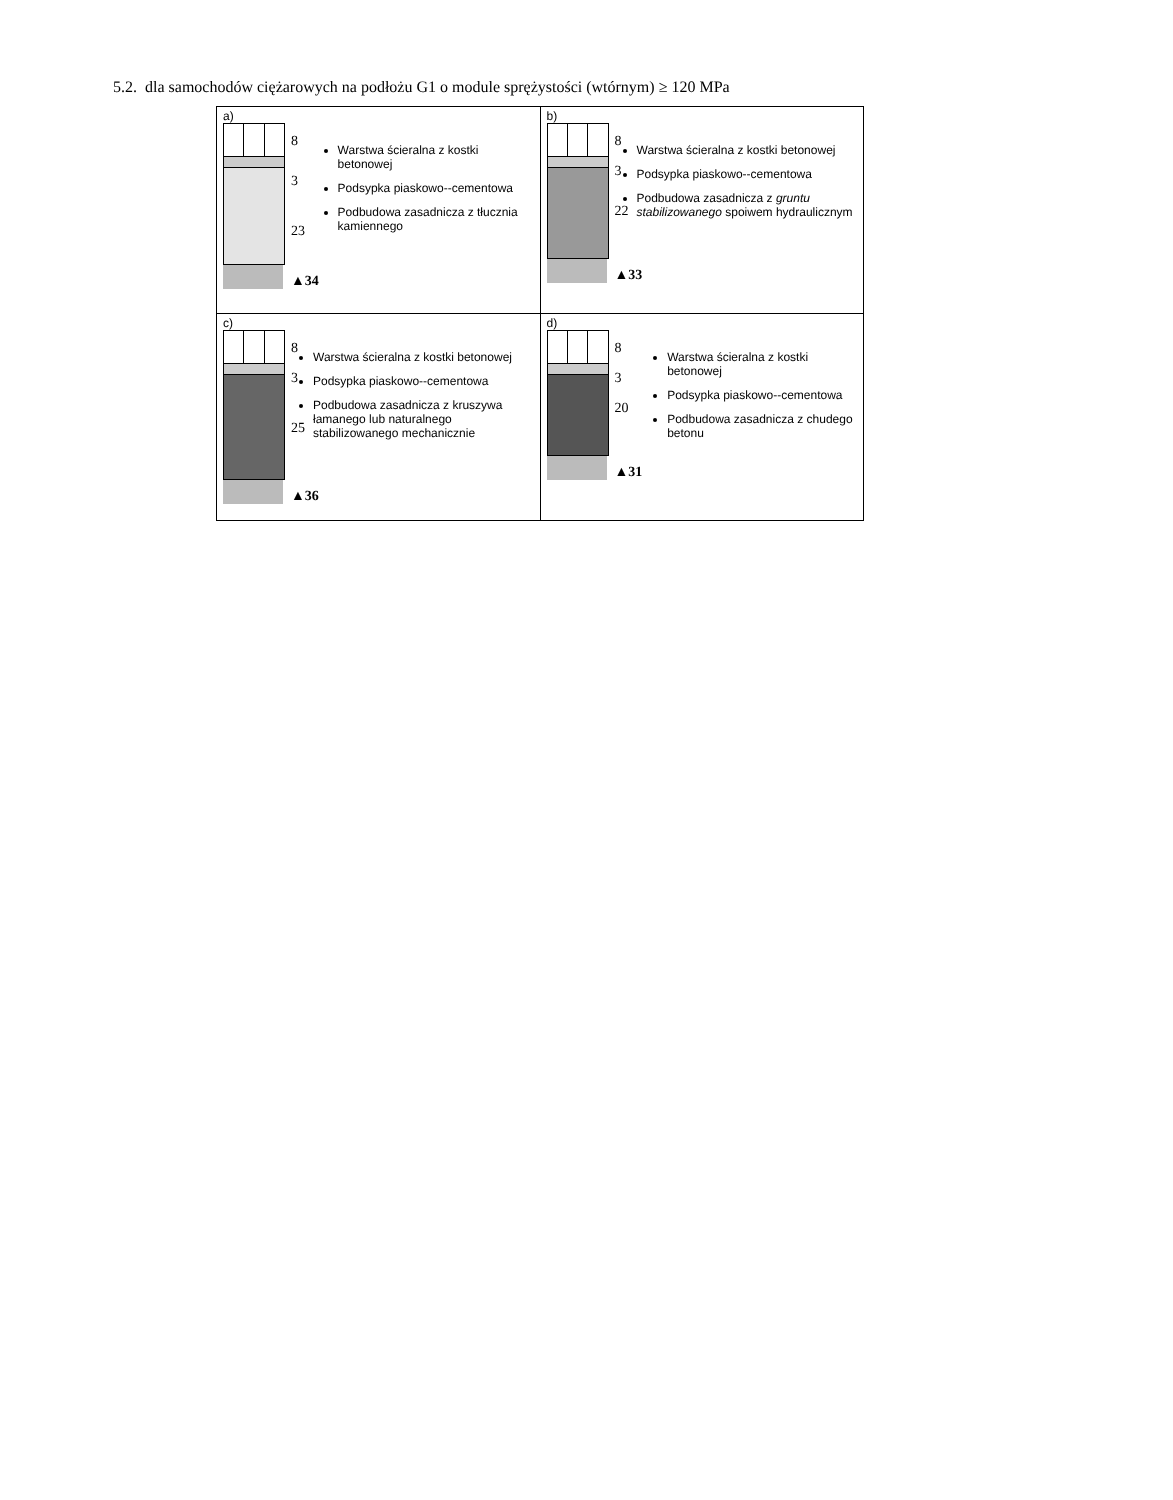5.2. dla samochodów ciężarowych na podłożu G1 o module sprężystości (wtórnym) ≥ 120 MPa
| a) 8 3 23 ▲34 Warstwa ścieralna z kostki betonowej Podsypka piaskowo--cementowa Podbudowa zasadnicza z tłucznia kamiennego | b) 8 3 22 ▲33 Warstwa ścieralna z kostki betonowej Podsypka piaskowo--cementowa Podbudowa zasadnicza z gruntu stabilizowanego spoiwem hydraulicznym |
| c) 8 3 25 ▲36 Warstwa ścieralna z kostki betonowej Podsypka piaskowo--cementowa Podbudowa zasadnicza z kruszywa łamanego lub naturalnego stabilizowanego mechanicznie | d) 8 3 20 ▲31 Warstwa ścieralna z kostki betonowej Podsypka piaskowo--cementowa Podbudowa zasadnicza z chudego betonu |